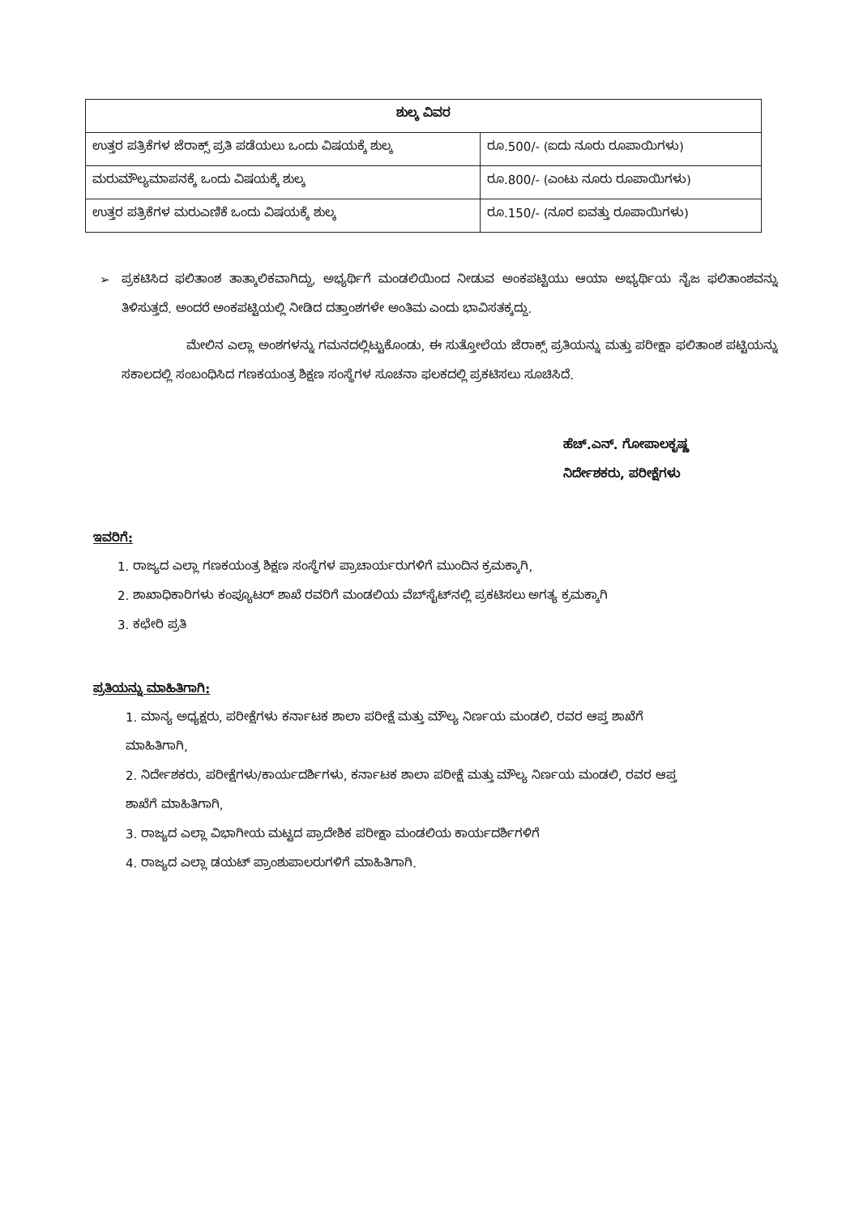| ಶುಲ್ಕ ವಿವರ | |
| --- | --- |
| ಉತ್ತರ ಪತ್ರಿಕೆಗಳ ಜೆರಾಕ್ಸ್ ಪ್ರತಿ ಪಡೆಯಲು ಒಂದು ವಿಷಯಕ್ಕೆ ಶುಲ್ಕ | ರೂ.500/- (ಐದು ನೂರು ರೂಪಾಯಿಗಳು) |
| ಮರುಮೌಲ್ಯಮಾಪನಕ್ಕೆ ಒಂದು ವಿಷಯಕ್ಕೆ ಶುಲ್ಕ | ರೂ.800/- (ಎಂಟು ನೂರು ರೂಪಾಯಿಗಳು) |
| ಉತ್ತರ ಪತ್ರಿಕೆಗಳ ಮರುಎಣಿಕೆ ಒಂದು ವಿಷಯಕ್ಕೆ ಶುಲ್ಕ | ರೂ.150/- (ನೂರ ಐವತ್ತು ರೂಪಾಯಿಗಳು) |
➢ ಪ್ರಕಟಿಸಿದ ಫಲಿತಾಂಶ ತಾತ್ಕಾಲಿಕವಾಗಿದ್ದು, ಅಭ್ಯರ್ಥಿಗೆ ಮಂಡಲಿಯಿಂದ ನೀಡುವ ಅಂಕಪಟ್ಟಿಯು ಆಯಾ ಅಭ್ಯರ್ಥಿಯ ನೈಜ ಫಲಿತಾಂಶವನ್ನು ತಿಳಿಸುತ್ತದೆ. ಅಂದರೆ ಅಂಕಪಟ್ಟಿಯಲ್ಲಿ ನೀಡಿದ ದತ್ತಾಂಶಗಳೇ ಅಂತಿಮ ಎಂದು ಭಾವಿಸತಕ್ಕದ್ದು.
ಮೇಲಿನ ಎಲ್ಲಾ ಅಂಶಗಳನ್ನು ಗಮನದಲ್ಲಿಟ್ಟುಕೊಂಡು, ಈ ಸುತ್ತೋಲೆಯ ಜೆರಾಕ್ಸ್ ಪ್ರತಿಯನ್ನು ಮತ್ತು ಪರೀಕ್ಷಾ ಫಲಿತಾಂಶ ಪಟ್ಟಿಯನ್ನು ಸಕಾಲದಲ್ಲಿ ಸಂಬಂಧಿಸಿದ ಗಣಕಯಂತ್ರ ಶಿಕ್ಷಣ ಸಂಸ್ಥೆಗಳ ಸೂಚನಾ ಫಲಕದಲ್ಲಿ ಪ್ರಕಟಿಸಲು ಸೂಚಿಸಿದೆ.
ಹೆಚ್.ಎನ್. ಗೋಪಾಲಕೃಷ್ಣ
ನಿರ್ದೇಶಕರು, ಪರೀಕ್ಷೆಗಳು
ಇವರಿಗೆ:
1. ರಾಜ್ಯದ ಎಲ್ಲಾ ಗಣಕಯಂತ್ರ ಶಿಕ್ಷಣ ಸಂಸ್ಥೆಗಳ ಪ್ರಾಚಾರ್ಯರುಗಳಿಗೆ ಮುಂದಿನ ಕ್ರಮಕ್ಕಾಗಿ,
2. ಶಾಖಾಧಿಕಾರಿಗಳು ಕಂಪ್ಯೂಟರ್ ಶಾಖೆ ರವರಿಗೆ ಮಂಡಲಿಯ ವೆಬ್‌ಸೈಟ್‌ನಲ್ಲಿ ಪ್ರಕಟಿಸಲು ಅಗತ್ಯ ಕ್ರಮಕ್ಕಾಗಿ
3. ಕಛೇರಿ ಪ್ರತಿ
ಪ್ರತಿಯನ್ನು ಮಾಹಿತಿಗಾಗಿ:
1. ಮಾನ್ಯ ಅಧ್ಯಕ್ಷರು, ಪರೀಕ್ಷೆಗಳು ಕರ್ನಾಟಕ ಶಾಲಾ ಪರೀಕ್ಷೆ ಮತ್ತು ಮೌಲ್ಯ ನಿರ್ಣಯ ಮಂಡಲಿ, ರವರ ಆಪ್ತ ಶಾಖೆಗೆ ಮಾಹಿತಿಗಾಗಿ,
2. ನಿರ್ದೇಶಕರು, ಪರೀಕ್ಷೆಗಳು/ಕಾರ್ಯದರ್ಶಿಗಳು, ಕರ್ನಾಟಕ ಶಾಲಾ ಪರೀಕ್ಷೆ ಮತ್ತು ಮೌಲ್ಯ ನಿರ್ಣಯ ಮಂಡಲಿ, ರವರ ಆಪ್ತ ಶಾಖೆಗೆ ಮಾಹಿತಿಗಾಗಿ,
3. ರಾಜ್ಯದ ಎಲ್ಲಾ ವಿಭಾಗೀಯ ಮಟ್ಟದ ಪ್ರಾದೇಶಿಕ ಪರೀಕ್ಷಾ ಮಂಡಲಿಯ ಕಾರ್ಯದರ್ಶಿಗಳಿಗೆ
4. ರಾಜ್ಯದ ಎಲ್ಲಾ ಡಯಟ್ ಪ್ರಾಂಶುಪಾಲರುಗಳಿಗೆ ಮಾಹಿತಿಗಾಗಿ.